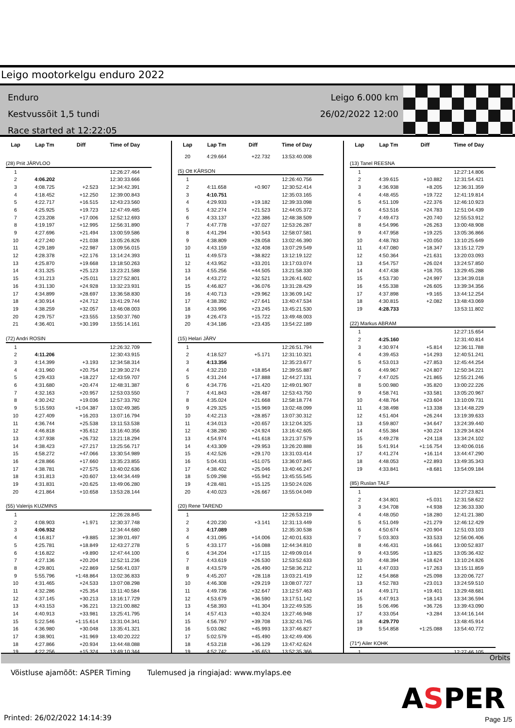Leigo mootorkelgu enduro 2022
Enduro
Kestvussõit 1,5 tundi
Race started at 12:22:05
Leigo 6.000 km
26/02/2022 12:00
| Lap | Lap Tm | Diff | Time of Day |
| --- | --- | --- | --- |
| (28) Priit JÄRVLOO | | | |
| 1 | | | 12:26:27.464 |
| 2 | 4:06.202 | | 12:30:33.666 |
| 3 | 4:08.725 | +2.523 | 12:34:42.391 |
| 4 | 4:18.452 | +12.250 | 12:39:00.843 |
| 5 | 4:22.717 | +16.515 | 12:43:23.560 |
| 6 | 4:25.925 | +19.723 | 12:47:49.485 |
| 7 | 4:23.208 | +17.006 | 12:52:12.693 |
| 8 | 4:19.197 | +12.995 | 12:56:31.890 |
| 9 | 4:27.696 | +21.494 | 13:00:59.586 |
| 10 | 4:27.240 | +21.038 | 13:05:26.826 |
| 11 | 4:29.189 | +22.987 | 13:09:56.015 |
| 12 | 4:28.378 | +22.176 | 13:14:24.393 |
| 13 | 4:25.870 | +19.668 | 13:18:50.263 |
| 14 | 4:31.325 | +25.123 | 13:23:21.588 |
| 15 | 4:31.213 | +25.011 | 13:27:52.801 |
| 16 | 4:31.130 | +24.928 | 13:32:23.931 |
| 17 | 4:34.899 | +28.697 | 13:36:58.830 |
| 18 | 4:30.914 | +24.712 | 13:41:29.744 |
| 19 | 4:38.259 | +32.057 | 13:46:08.003 |
| 20 | 4:29.757 | +23.555 | 13:50:37.760 |
| 21 | 4:36.401 | +30.199 | 13:55:14.161 |
| (72) Andri ROSIN | | | |
| 1 | | | 12:26:32.709 |
| 2 | 4:11.206 | | 12:30:43.915 |
| 3 | 4:14.399 | +3.193 | 12:34:58.314 |
| 4 | 4:31.960 | +20.754 | 12:39:30.274 |
| 5 | 4:29.433 | +18.227 | 12:43:59.707 |
| 6 | 4:31.680 | +20.474 | 12:48:31.387 |
| 7 | 4:32.163 | +20.957 | 12:53:03.550 |
| 8 | 4:30.242 | +19.036 | 12:57:33.792 |
| 9 | 5:15.593 | +1:04.387 | 13:02:49.385 |
| 10 | 4:27.409 | +16.203 | 13:07:16.794 |
| 11 | 4:36.744 | +25.538 | 13:11:53.538 |
| 12 | 4:46.818 | +35.612 | 13:16:40.356 |
| 13 | 4:37.938 | +26.732 | 13:21:18.294 |
| 14 | 4:38.423 | +27.217 | 13:25:56.717 |
| 15 | 4:58.272 | +47.066 | 13:30:54.989 |
| 16 | 4:28.866 | +17.660 | 13:35:23.855 |
| 17 | 4:38.781 | +27.575 | 13:40:02.636 |
| 18 | 4:31.813 | +20.607 | 13:44:34.449 |
| 19 | 4:31.831 | +20.625 | 13:49:06.280 |
| 20 | 4:21.864 | +10.658 | 13:53:28.144 |
| (55) Valerijs KUZMINS | | | |
| 1 | | | 12:26:28.845 |
| 2 | 4:08.903 | +1.971 | 12:30:37.748 |
| 3 | 4:06.932 | | 12:34:44.680 |
| 4 | 4:16.817 | +9.885 | 12:39:01.497 |
| 5 | 4:25.781 | +18.849 | 12:43:27.278 |
| 6 | 4:16.822 | +9.890 | 12:47:44.100 |
| 7 | 4:27.136 | +20.204 | 12:52:11.236 |
| 8 | 4:29.801 | +22.869 | 12:56:41.037 |
| 9 | 5:55.796 | +1:48.864 | 13:02:36.833 |
| 10 | 4:31.465 | +24.533 | 13:07:08.298 |
| 11 | 4:32.286 | +25.354 | 13:11:40.584 |
| 12 | 4:37.145 | +30.213 | 13:16:17.729 |
| 13 | 4:43.153 | +36.221 | 13:21:00.882 |
| 14 | 4:40.913 | +33.981 | 13:25:41.795 |
| 15 | 5:22.546 | +1:15.614 | 13:31:04.341 |
| 16 | 4:36.980 | +30.048 | 13:35:41.321 |
| 17 | 4:38.901 | +31.969 | 13:40:20.222 |
| 18 | 4:27.866 | +20.934 | 13:44:48.088 |
| 19 | 4:22.256 | +15.324 | 13:49:10.344 |
| Lap | Lap Tm | Diff | Time of Day |
| --- | --- | --- | --- |
| 20 | 4:29.664 | +22.732 | 13:53:40.008 |
| (5) Ott KÄRSON | | | |
| 1 | | | 12:26:40.756 |
| 2 | 4:11.658 | +0.907 | 12:30:52.414 |
| 3 | 4:10.751 | | 12:35:03.165 |
| 4 | 4:29.933 | +19.182 | 12:39:33.098 |
| 5 | 4:32.274 | +21.523 | 12:44:05.372 |
| 6 | 4:33.137 | +22.386 | 12:48:38.509 |
| 7 | 4:47.778 | +37.027 | 12:53:26.287 |
| 8 | 4:41.294 | +30.543 | 12:58:07.581 |
| 9 | 4:38.809 | +28.058 | 13:02:46.390 |
| 10 | 4:43.159 | +32.408 | 13:07:29.549 |
| 11 | 4:49.573 | +38.822 | 13:12:19.122 |
| 12 | 4:43.952 | +33.201 | 13:17:03.074 |
| 13 | 4:55.256 | +44.505 | 13:21:58.330 |
| 14 | 4:43.272 | +32.521 | 13:26:41.602 |
| 15 | 4:46.827 | +36.076 | 13:31:28.429 |
| 16 | 4:40.713 | +29.962 | 13:36:09.142 |
| 17 | 4:38.392 | +27.641 | 13:40:47.534 |
| 18 | 4:33.996 | +23.245 | 13:45:21.530 |
| 19 | 4:26.473 | +15.722 | 13:49:48.003 |
| 20 | 4:34.186 | +23.435 | 13:54:22.189 |
| (15) Helari JÄRV | | | |
| 1 | | | 12:26:51.794 |
| 2 | 4:18.527 | +5.171 | 12:31:10.321 |
| 3 | 4:13.356 | | 12:35:23.677 |
| 4 | 4:32.210 | +18.854 | 12:39:55.887 |
| 5 | 4:31.244 | +17.888 | 12:44:27.131 |
| 6 | 4:34.776 | +21.420 | 12:49:01.907 |
| 7 | 4:41.843 | +28.487 | 12:53:43.750 |
| 8 | 4:35.024 | +21.668 | 12:58:18.774 |
| 9 | 4:29.325 | +15.969 | 13:02:48.099 |
| 10 | 4:42.213 | +28.857 | 13:07:30.312 |
| 11 | 4:34.013 | +20.657 | 13:12:04.325 |
| 12 | 4:38.280 | +24.924 | 13:16:42.605 |
| 13 | 4:54.974 | +41.618 | 13:21:37.579 |
| 14 | 4:43.309 | +29.953 | 13:26:20.888 |
| 15 | 4:42.526 | +29.170 | 13:31:03.414 |
| 16 | 5:04.431 | +51.075 | 13:36:07.845 |
| 17 | 4:38.402 | +25.046 | 13:40:46.247 |
| 18 | 5:09.298 | +55.942 | 13:45:55.545 |
| 19 | 4:28.481 | +15.125 | 13:50:24.026 |
| 20 | 4:40.023 | +26.667 | 13:55:04.049 |
| (20) Rene TAREND | | | |
| 1 | | | 12:26:53.219 |
| 2 | 4:20.230 | +3.141 | 12:31:13.449 |
| 3 | 4:17.089 | | 12:35:30.538 |
| 4 | 4:31.095 | +14.006 | 12:40:01.633 |
| 5 | 4:33.177 | +16.088 | 12:44:34.810 |
| 6 | 4:34.204 | +17.115 | 12:49:09.014 |
| 7 | 4:43.619 | +26.530 | 12:53:52.633 |
| 8 | 4:43.579 | +26.490 | 12:58:36.212 |
| 9 | 4:45.207 | +28.118 | 13:03:21.419 |
| 10 | 4:46.308 | +29.219 | 13:08:07.727 |
| 11 | 4:49.736 | +32.647 | 13:12:57.463 |
| 12 | 4:53.679 | +36.590 | 13:17:51.142 |
| 13 | 4:58.393 | +41.304 | 13:22:49.535 |
| 14 | 4:57.413 | +40.324 | 13:27:46.948 |
| 15 | 4:56.797 | +39.708 | 13:32:43.745 |
| 16 | 5:03.082 | +45.993 | 13:37:46.827 |
| 17 | 5:02.579 | +45.490 | 13:42:49.406 |
| 18 | 4:53.218 | +36.129 | 13:47:42.624 |
| 19 | 4:52.742 | +35.653 | 13:52:35.366 |
| Lap | Lap Tm | Diff | Time of Day |
| --- | --- | --- | --- |
| (13) Tanel REESNA | | | |
| 1 | | | 12:27:14.806 |
| 2 | 4:39.615 | +10.882 | 12:31:54.421 |
| 3 | 4:36.938 | +8.205 | 12:36:31.359 |
| 4 | 4:48.455 | +19.722 | 12:41:19.814 |
| 5 | 4:51.109 | +22.376 | 12:46:10.923 |
| 6 | 4:53.516 | +24.783 | 12:51:04.439 |
| 7 | 4:49.473 | +20.740 | 12:55:53.912 |
| 8 | 4:54.996 | +26.263 | 13:00:48.908 |
| 9 | 4:47.958 | +19.225 | 13:05:36.866 |
| 10 | 4:48.783 | +20.050 | 13:10:25.649 |
| 11 | 4:47.080 | +18.347 | 13:15:12.729 |
| 12 | 4:50.364 | +21.631 | 13:20:03.093 |
| 13 | 4:54.757 | +26.024 | 13:24:57.850 |
| 14 | 4:47.438 | +18.705 | 13:29:45.288 |
| 15 | 4:53.730 | +24.997 | 13:34:39.018 |
| 16 | 4:55.338 | +26.605 | 13:39:34.356 |
| 17 | 4:37.898 | +9.165 | 13:44:12.254 |
| 18 | 4:30.815 | +2.082 | 13:48:43.069 |
| 19 | 4:28.733 | | 13:53:11.802 |
| (22) Markus ABRAM | | | |
| 1 | | | 12:27:15.654 |
| 2 | 4:25.160 | | 12:31:40.814 |
| 3 | 4:30.974 | +5.814 | 12:36:11.788 |
| 4 | 4:39.453 | +14.293 | 12:40:51.241 |
| 5 | 4:53.013 | +27.853 | 12:45:44.254 |
| 6 | 4:49.967 | +24.807 | 12:50:34.221 |
| 7 | 4:47.025 | +21.865 | 12:55:21.246 |
| 8 | 5:00.980 | +35.820 | 13:00:22.226 |
| 9 | 4:58.741 | +33.581 | 13:05:20.967 |
| 10 | 4:48.764 | +23.604 | 13:10:09.731 |
| 11 | 4:38.498 | +13.338 | 13:14:48.229 |
| 12 | 4:51.404 | +26.244 | 13:19:39.633 |
| 13 | 4:59.807 | +34.647 | 13:24:39.440 |
| 14 | 4:55.384 | +30.224 | 13:29:34.824 |
| 15 | 4:49.278 | +24.118 | 13:34:24.102 |
| 16 | 5:41.914 | +1:16.754 | 13:40:06.016 |
| 17 | 4:41.274 | +16.114 | 13:44:47.290 |
| 18 | 4:48.053 | +22.893 | 13:49:35.343 |
| 19 | 4:33.841 | +8.681 | 13:54:09.184 |
| (85) Ruslan TALF | | | |
| 1 | | | 12:27:23.821 |
| 2 | 4:34.801 | +5.031 | 12:31:58.622 |
| 3 | 4:34.708 | +4.938 | 12:36:33.330 |
| 4 | 4:48.050 | +18.280 | 12:41:21.380 |
| 5 | 4:51.049 | +21.279 | 12:46:12.429 |
| 6 | 4:50.674 | +20.904 | 12:51:03.103 |
| 7 | 5:03.303 | +33.533 | 12:56:06.406 |
| 8 | 4:46.431 | +16.661 | 13:00:52.837 |
| 9 | 4:43.595 | +13.825 | 13:05:36.432 |
| 10 | 4:48.394 | +18.624 | 13:10:24.826 |
| 11 | 4:47.033 | +17.263 | 13:15:11.859 |
| 12 | 4:54.868 | +25.098 | 13:20:06.727 |
| 13 | 4:52.783 | +23.013 | 13:24:59.510 |
| 14 | 4:49.171 | +19.401 | 13:29:48.681 |
| 15 | 4:47.913 | +18.143 | 13:34:36.594 |
| 16 | 5:06.496 | +36.726 | 13:39:43.090 |
| 17 | 4:33.054 | +3.284 | 13:44:16.144 |
| 18 | 4:29.770 | | 13:48:45.914 |
| 19 | 5:54.858 | +1:25.088 | 13:54:40.772 |
| (71*) Ailer KOHK | | | |
| 1 | | | 12:27:46.105 |
Orbits
Võistluse ajamõõt: ASPER Timing Tulemused ja ringiajad: www.mylaps.ee
ASPER
Printed: 26/02/2022 14:14:39 Page 1/5